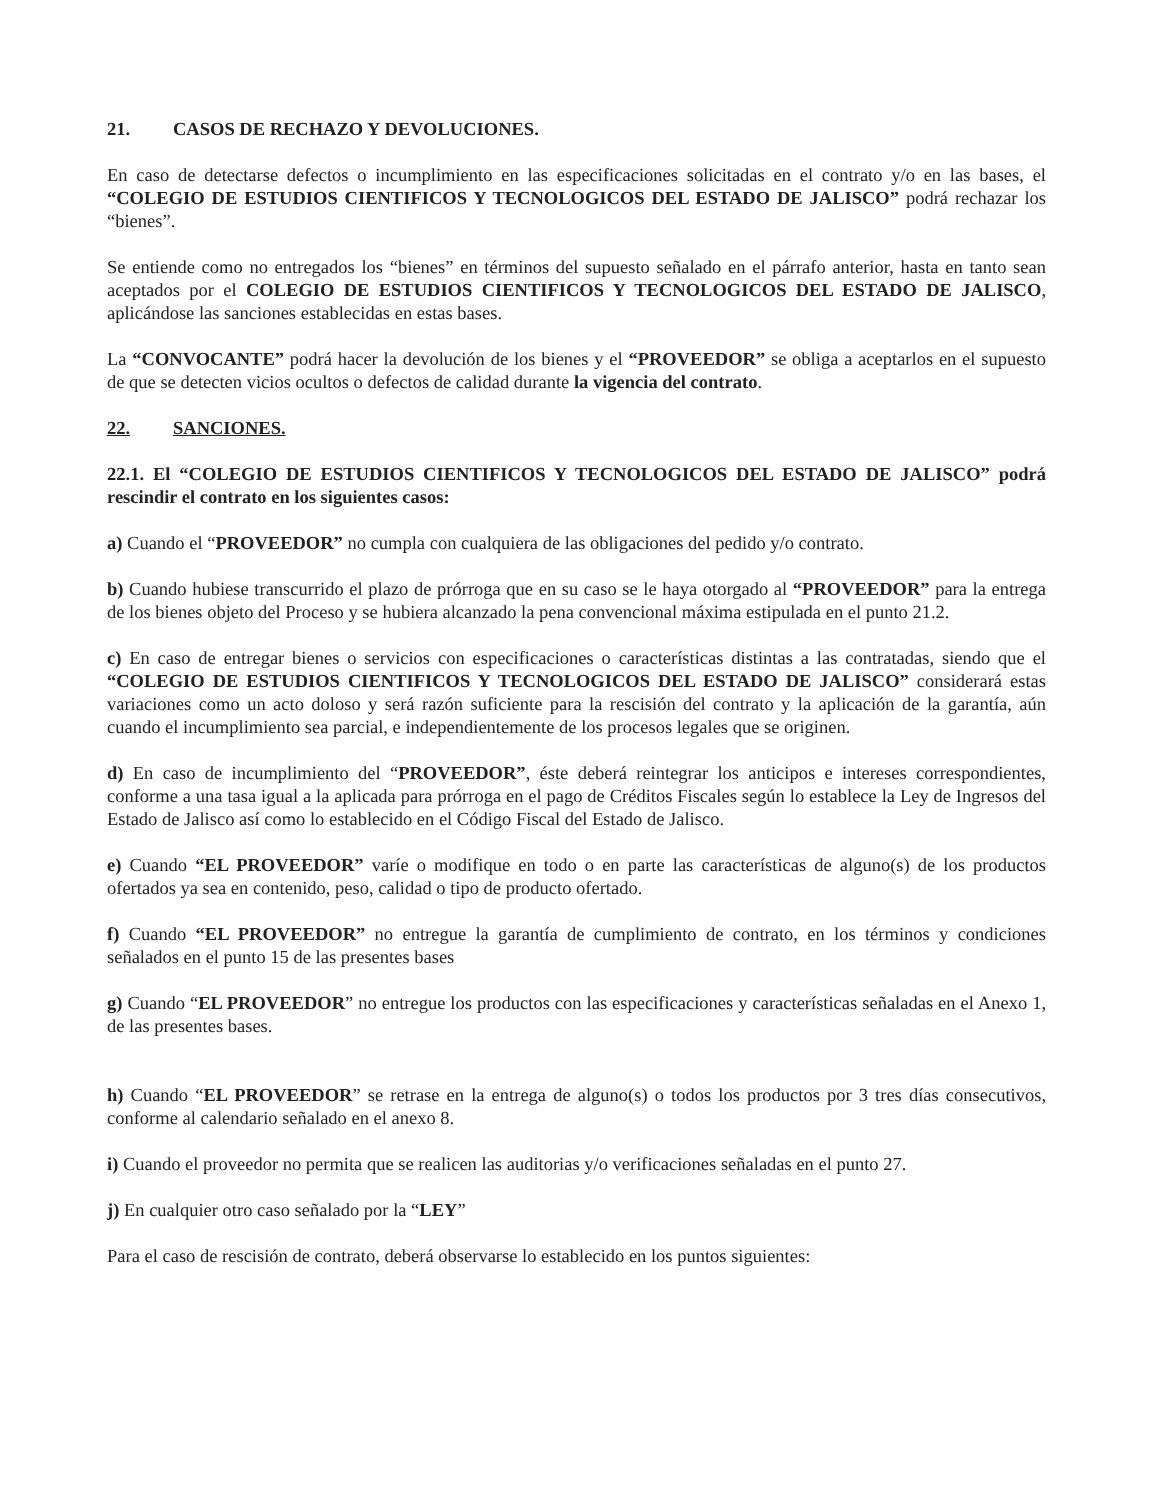21. CASOS DE RECHAZO Y DEVOLUCIONES.
En caso de detectarse defectos o incumplimiento en las especificaciones solicitadas en el contrato y/o en las bases, el “COLEGIO DE ESTUDIOS CIENTIFICOS Y TECNOLOGICOS DEL ESTADO DE JALISCO” podrá rechazar los “bienes”.
Se entiende como no entregados los “bienes” en términos del supuesto señalado en el párrafo anterior, hasta en tanto sean aceptados por el COLEGIO DE ESTUDIOS CIENTIFICOS Y TECNOLOGICOS DEL ESTADO DE JALISCO, aplicándose las sanciones establecidas en estas bases.
La “CONVOCANTE” podrá hacer la devolución de los bienes y el “PROVEEDOR” se obliga a aceptarlos en el supuesto de que se detecten vicios ocultos o defectos de calidad durante la vigencia del contrato.
22. SANCIONES.
22.1. El “COLEGIO DE ESTUDIOS CIENTIFICOS Y TECNOLOGICOS DEL ESTADO DE JALISCO” podrá rescindir el contrato en los siguientes casos:
a) Cuando el “PROVEEDOR” no cumpla con cualquiera de las obligaciones del pedido y/o contrato.
b) Cuando hubiese transcurrido el plazo de prórroga que en su caso se le haya otorgado al “PROVEEDOR” para la entrega de los bienes objeto del Proceso y se hubiera alcanzado la pena convencional máxima estipulada en el punto 21.2.
c) En caso de entregar bienes o servicios con especificaciones o características distintas a las contratadas, siendo que el “COLEGIO DE ESTUDIOS CIENTIFICOS Y TECNOLOGICOS DEL ESTADO DE JALISCO” considerará estas variaciones como un acto doloso y será razón suficiente para la rescisión del contrato y la aplicación de la garantía, aún cuando el incumplimiento sea parcial, e independientemente de los procesos legales que se originen.
d) En caso de incumplimiento del “PROVEEDOR”, éste deberá reintegrar los anticipos e intereses correspondientes, conforme a una tasa igual a la aplicada para prórroga en el pago de Créditos Fiscales según lo establece la Ley de Ingresos del Estado de Jalisco así como lo establecido en el Código Fiscal del Estado de Jalisco.
e) Cuando “EL PROVEEDOR” varíe o modifique en todo o en parte las características de alguno(s) de los productos ofertados ya sea en contenido, peso, calidad o tipo de producto ofertado.
f) Cuando “EL PROVEEDOR” no entregue la garantía de cumplimiento de contrato, en los términos y condiciones señalados en el punto 15 de las presentes bases
g) Cuando “EL PROVEEDOR” no entregue los productos con las especificaciones y características señaladas en el Anexo 1, de las presentes bases.
h) Cuando “EL PROVEEDOR” se retrase en la entrega de alguno(s) o todos los productos por 3 tres días consecutivos, conforme al calendario señalado en el anexo 8.
i) Cuando el proveedor no permita que se realicen las auditorias y/o verificaciones señaladas en el punto 27.
j) En cualquier otro caso señalado por la “LEY”
Para el caso de rescisión de contrato, deberá observarse lo establecido en los puntos siguientes: